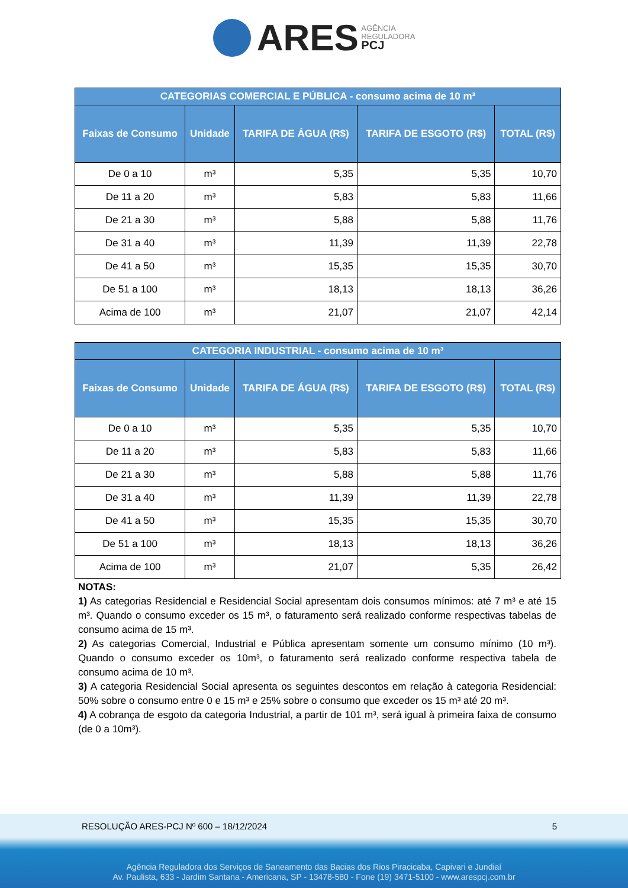ARES AGÊNCIA
REGULADORA
PCJ
| CATEGORIAS COMERCIAL E PÚBLICA - consumo acima de 10 m³ | | | | |
| --- | --- | --- | --- | --- |
| Faixas de Consumo | Unidade | TARIFA DE ÁGUA (R$) | TARIFA DE ESGOTO (R$) | TOTAL (R$) |
| De 0 a 10 | m³ | 5,35 | 5,35 | 10,70 |
| De 11 a 20 | m³ | 5,83 | 5,83 | 11,66 |
| De 21 a 30 | m³ | 5,88 | 5,88 | 11,76 |
| De 31 a 40 | m³ | 11,39 | 11,39 | 22,78 |
| De 41 a 50 | m³ | 15,35 | 15,35 | 30,70 |
| De 51 a 100 | m³ | 18,13 | 18,13 | 36,26 |
| Acima de 100 | m³ | 21,07 | 21,07 | 42,14 |
| CATEGORIA INDUSTRIAL - consumo acima de 10 m³ | | | | |
| --- | --- | --- | --- | --- |
| Faixas de Consumo | Unidade | TARIFA DE ÁGUA (R$) | TARIFA DE ESGOTO (R$) | TOTAL (R$) |
| De 0 a 10 | m³ | 5,35 | 5,35 | 10,70 |
| De 11 a 20 | m³ | 5,83 | 5,83 | 11,66 |
| De 21 a 30 | m³ | 5,88 | 5,88 | 11,76 |
| De 31 a 40 | m³ | 11,39 | 11,39 | 22,78 |
| De 41 a 50 | m³ | 15,35 | 15,35 | 30,70 |
| De 51 a 100 | m³ | 18,13 | 18,13 | 36,26 |
| Acima de 100 | m³ | 21,07 | 5,35 | 26,42 |
NOTAS:
1) As categorias Residencial e Residencial Social apresentam dois consumos mínimos: até 7 m³ e até 15 m³. Quando o consumo exceder os 15 m³, o faturamento será realizado conforme respectivas tabelas de consumo acima de 15 m³.
2) As categorias Comercial, Industrial e Pública apresentam somente um consumo mínimo (10 m³). Quando o consumo exceder os 10m³, o faturamento será realizado conforme respectiva tabela de consumo acima de 10 m³.
3) A categoria Residencial Social apresenta os seguintes descontos em relação à categoria Residencial: 50% sobre o consumo entre 0 e 15 m³ e 25% sobre o consumo que exceder os 15 m³ até 20 m³.
4) A cobrança de esgoto da categoria Industrial, a partir de 101 m³, será igual à primeira faixa de consumo (de 0 a 10m³).
RESOLUÇÃO ARES-PCJ Nº 600 – 18/12/2024 5
Agência Reguladora dos Serviços de Saneamento das Bacias dos Rios Piracicaba, Capivari e Jundiaí
Av. Paulista, 633 - Jardim Santana - Americana, SP - 13478-580 - Fone (19) 3471-5100 - www.arespcj.com.br